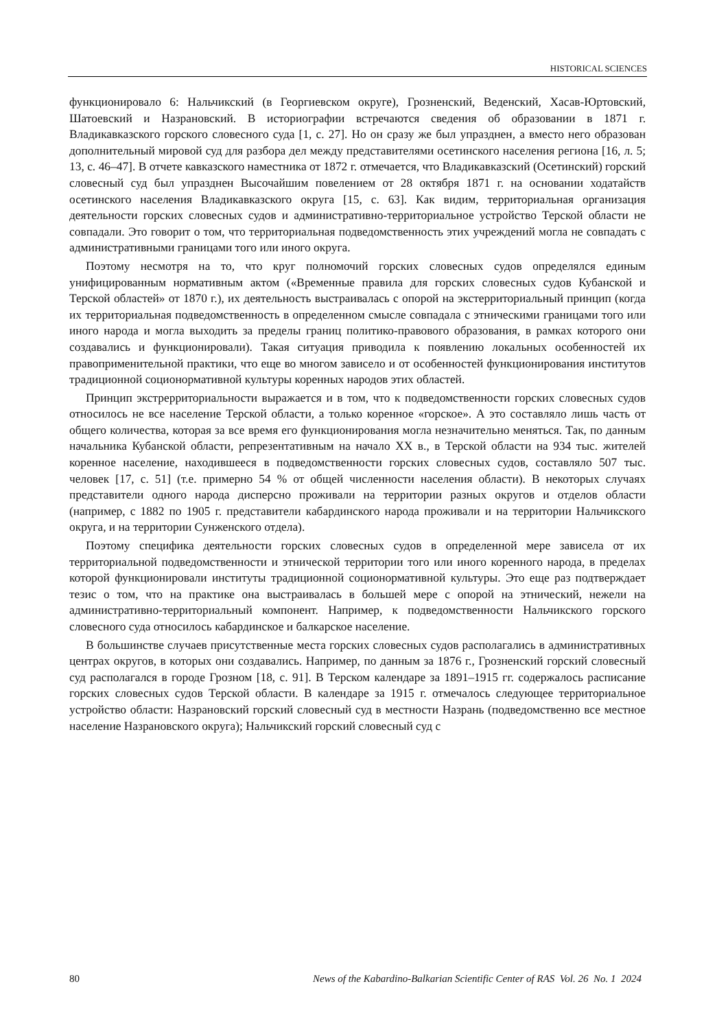HISTORICAL SCIENCES
функционировало 6: Нальчикский (в Георгиевском округе), Грозненский, Веденский, Хасав-Юртовский, Шатоевский и Назрановский. В историографии встречаются сведения об образовании в 1871 г. Владикавказского горского словесного суда [1, с. 27]. Но он сразу же был упразднен, а вместо него образован дополнительный мировой суд для разбора дел между представителями осетинского населения региона [16, л. 5; 13, с. 46–47]. В отчете кавказского наместника от 1872 г. отмечается, что Владикавказский (Осетинский) горский словесный суд был упразднен Высочайшим повелением от 28 октября 1871 г. на основании ходатайств осетинского населения Владикавказского округа [15, с. 63]. Как видим, территориальная организация деятельности горских словесных судов и административно-территориальное устройство Терской области не совпадали. Это говорит о том, что территориальная подведомственность этих учреждений могла не совпадать с административными границами того или иного округа.
Поэтому несмотря на то, что круг полномочий горских словесных судов определялся единым унифицированным нормативным актом («Временные правила для горских словесных судов Кубанской и Терской областей» от 1870 г.), их деятельность выстраивалась с опорой на экстерриториальный принцип (когда их территориальная подведомственность в определенном смысле совпадала с этническими границами того или иного народа и могла выходить за пределы границ политико-правового образования, в рамках которого они создавались и функционировали). Такая ситуация приводила к появлению локальных особенностей их правоприменительной практики, что еще во многом зависело и от особенностей функционирования институтов традиционной соционормативной культуры коренных народов этих областей.
Принцип экстрерриториальности выражается и в том, что к подведомственности горских словесных судов относилось не все население Терской области, а только коренное «горское». А это составляло лишь часть от общего количества, которая за все время его функционирования могла незначительно меняться. Так, по данным начальника Кубанской области, репрезентативным на начало XX в., в Терской области на 934 тыс. жителей коренное население, находившееся в подведомственности горских словесных судов, составляло 507 тыс. человек [17, с. 51] (т.е. примерно 54 % от общей численности населения области). В некоторых случаях представители одного народа дисперсно проживали на территории разных округов и отделов области (например, с 1882 по 1905 г. представители кабардинского народа проживали и на территории Нальчикского округа, и на территории Сунженского отдела).
Поэтому специфика деятельности горских словесных судов в определенной мере зависела от их территориальной подведомственности и этнической территории того или иного коренного народа, в пределах которой функционировали институты традиционной соционормативной культуры. Это еще раз подтверждает тезис о том, что на практике она выстраивалась в большей мере с опорой на этнический, нежели на административно-территориальный компонент. Например, к подведомственности Нальчикского горского словесного суда относилось кабардинское и балкарское население.
В большинстве случаев присутственные места горских словесных судов располагались в административных центрах округов, в которых они создавались. Например, по данным за 1876 г., Грозненский горский словесный суд располагался в городе Грозном [18, с. 91]. В Терском календаре за 1891–1915 гг. содержалось расписание горских словесных судов Терской области. В календаре за 1915 г. отмечалось следующее территориальное устройство области: Назрановский горский словесный суд в местности Назрань (подведомственно все местное население Назрановского округа); Нальчикский горский словесный суд с
80 News of the Kabardino-Balkarian Scientific Center of RAS Vol. 26 No. 1 2024